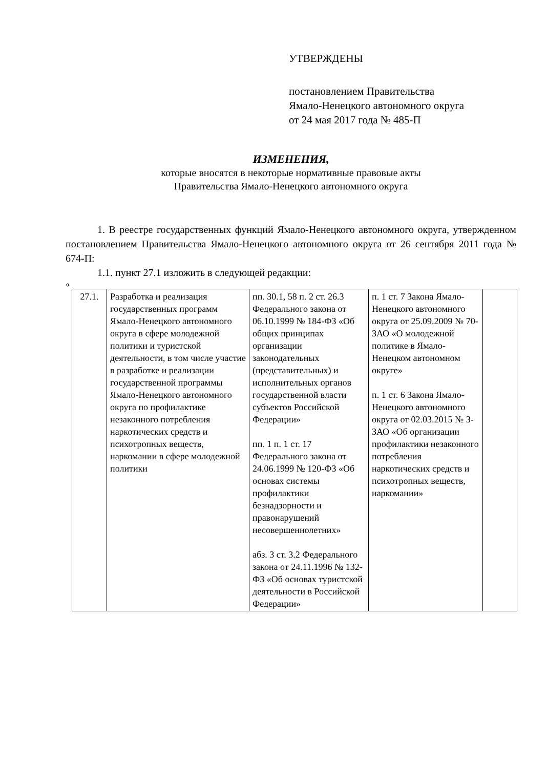УТВЕРЖДЕНЫ
постановлением Правительства
Ямало-Ненецкого автономного округа
от 24 мая 2017 года № 485-П
ИЗМЕНЕНИЯ,
которые вносятся в некоторые нормативные правовые акты
Правительства Ямало-Ненецкого автономного округа
1. В реестре государственных функций Ямало-Ненецкого автономного округа, утвержденном постановлением Правительства Ямало-Ненецкого автономного округа от 26 сентября 2011 года № 674-П:
1.1. пункт 27.1 изложить в следующей редакции:
«
| 27.1. | Разработка и реализация государственных программ Ямало-Ненецкого автономного округа в сфере молодежной политики и туристской деятельности, в том числе участие в разработке и реализации государственной программы Ямало-Ненецкого автономного округа по профилактике незаконного потребления наркотических средств и психотропных веществ, наркомании в сфере молодежной политики | пп. 30.1, 58 п. 2 ст. 26.3 Федерального закона от 06.10.1999 № 184-ФЗ «Об общих принципах организации законодательных (представительных) и исполнительных органов государственной власти субъектов Российской Федерации» пп. 1 п. 1 ст. 17 Федерального закона от 24.06.1999 № 120-ФЗ «Об основах системы профилактики безнадзорности и правонарушений несовершеннолетних» абз. 3 ст. 3.2 Федерального закона от 24.11.1996 № 132-ФЗ «Об основах туристской деятельности в Российской Федерации» | п. 1 ст. 7 Закона Ямало-Ненецкого автономного округа от 25.09.2009 № 70-ЗАО «О молодежной политике в Ямало-Ненецком автономном округе» п. 1 ст. 6 Закона Ямало-Ненецкого автономного округа от 02.03.2015 № 3-ЗАО «Об организации профилактики незаконного потребления наркотических средств и психотропных веществ, наркомании» | |